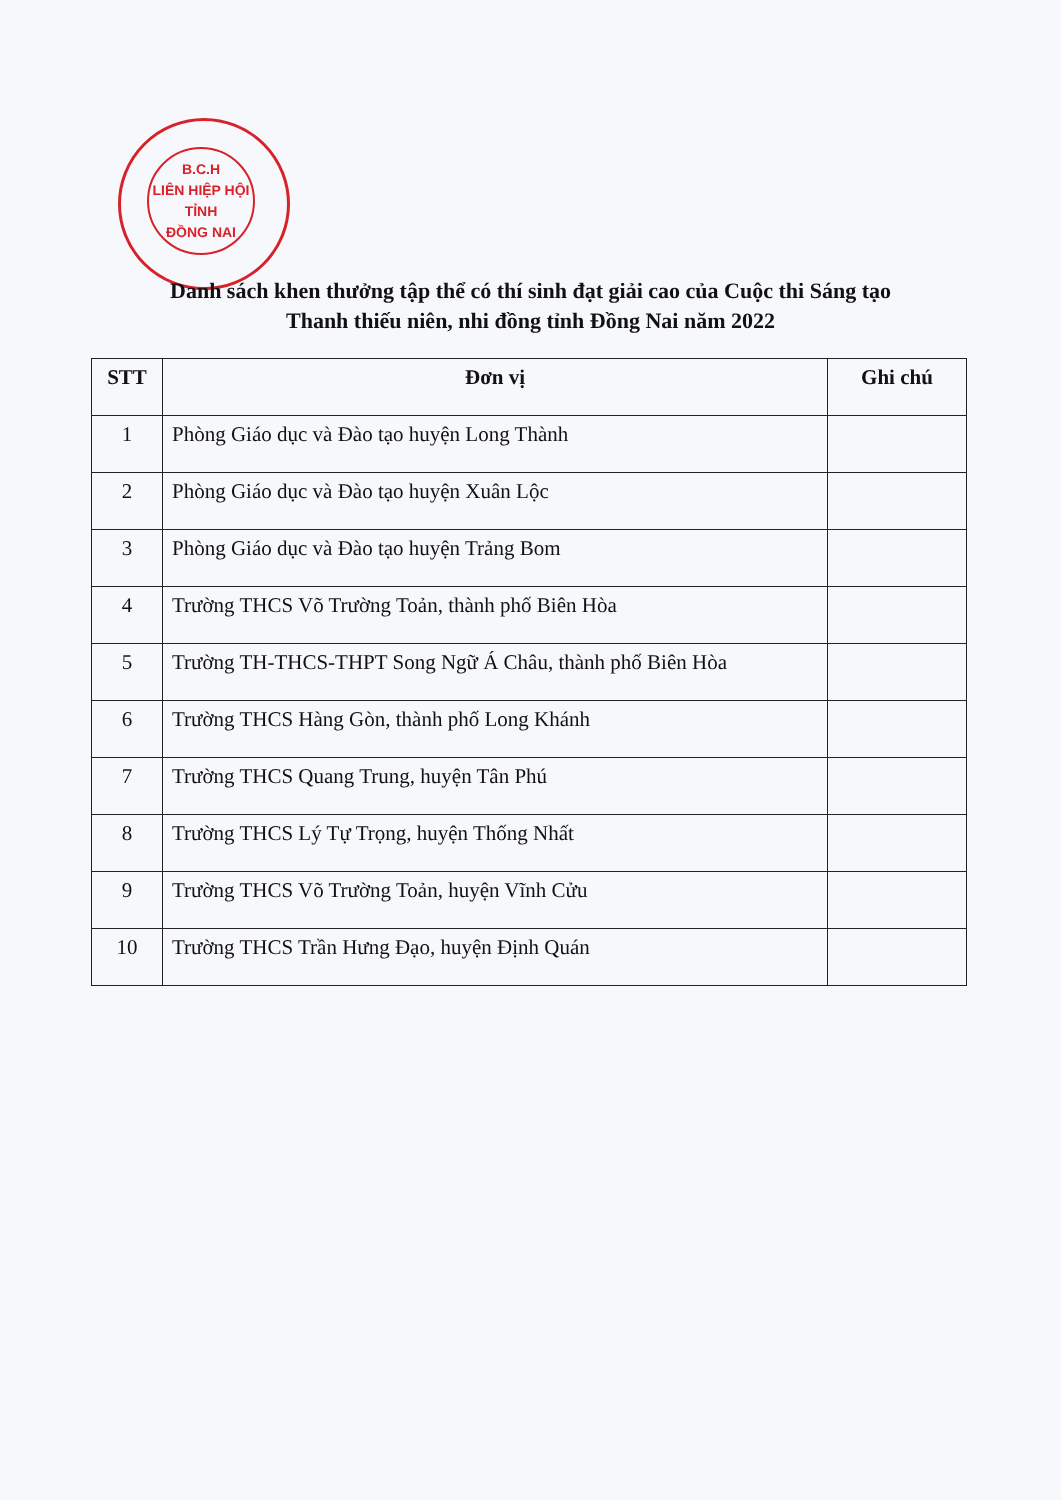B.C.H
LIÊN HIỆP HỘI
TỈNH
ĐỒNG NAI
Danh sách khen thưởng tập thể có thí sinh đạt giải cao của Cuộc thi Sáng tạo
Thanh thiếu niên, nhi đồng tỉnh Đồng Nai năm 2022
| STT | Đơn vị | Ghi chú |
| --- | --- | --- |
| 1 | Phòng Giáo dục và Đào tạo huyện Long Thành | |
| 2 | Phòng Giáo dục và Đào tạo huyện Xuân Lộc | |
| 3 | Phòng Giáo dục và Đào tạo huyện Trảng Bom | |
| 4 | Trường THCS Võ Trường Toản, thành phố Biên Hòa | |
| 5 | Trường TH-THCS-THPT Song Ngữ Á Châu, thành phố Biên Hòa | |
| 6 | Trường THCS Hàng Gòn, thành phố Long Khánh | |
| 7 | Trường THCS Quang Trung, huyện Tân Phú | |
| 8 | Trường THCS Lý Tự Trọng, huyện Thống Nhất | |
| 9 | Trường THCS Võ Trường Toản, huyện Vĩnh Cửu | |
| 10 | Trường THCS Trần Hưng Đạo, huyện Định Quán | |